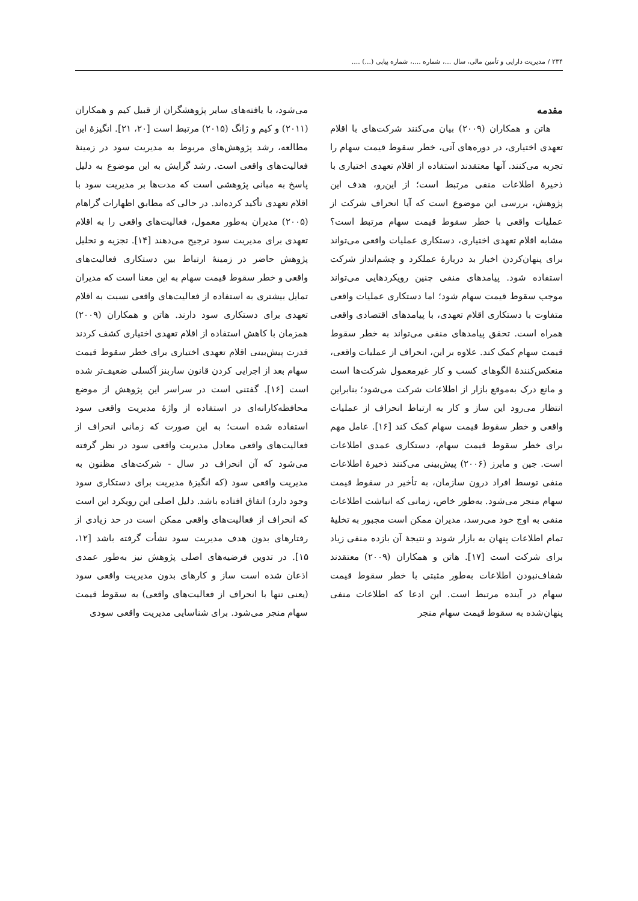۲۳۴ / مدیریت دارایی و تأمین مالی، سال ...، شماره ....، شماره پیاپی (...) ....
مقدمه
هاتن و همکاران (۲۰۰۹) بیان می‌کنند شرکت‌های با اقلام تعهدی اختیاری، در دوره‌های آتی، خطر سقوط قیمت سهام را تجربه می‌کنند. آنها معتقدند استفاده از اقلام تعهدی اختیاری با ذخیرهٔ اطلاعات منفی مرتبط است؛ از این‌رو، هدف این پژوهش، بررسی این موضوع است که آیا انحراف شرکت از عملیات واقعی با خطر سقوط قیمت سهام مرتبط است؟ مشابه اقلام تعهدی اختیاری، دستکاری عملیات واقعی می‌تواند برای پنهان‌کردن اخبار بد دربارهٔ عملکرد و چشم‌انداز شرکت استفاده شود. پیامدهای منفی چنین رویکردهایی می‌تواند موجب سقوط قیمت سهام شود؛ اما دستکاری عملیات واقعی متفاوت با دستکاری اقلام تعهدی، با پیامدهای اقتصادی واقعی همراه است. تحقق پیامدهای منفی می‌تواند به خطر سقوط قیمت سهام کمک کند. علاوه بر این، انحراف از عملیات واقعی، منعکس‌کنندهٔ الگوهای کسب و کار غیرمعمول شرکت‌ها است و مانع درک به‌موقع بازار از اطلاعات شرکت می‌شود؛ بنابراین انتظار می‌رود این ساز و کار به ارتباط انحراف از عملیات واقعی و خطر سقوط قیمت سهام کمک کند [۱۶]. عامل مهم برای خطر سقوط قیمت سهام، دستکاری عمدی اطلاعات است. جین و مایرز (۲۰۰۶) پیش‌بینی می‌کنند ذخیرهٔ اطلاعات منفی توسط افراد درون سازمان، به تأخیر در سقوط قیمت سهام منجر می‌شود. به‌طور خاص، زمانی که انباشت اطلاعات منفی به اوج خود می‌رسد، مدیران ممکن است مجبور به تخلیهٔ تمام اطلاعات پنهان به بازار شوند و نتیجهٔ آن بازده منفی زیاد برای شرکت است [۱۷]. هاتن و همکاران (۲۰۰۹) معتقدند شفاف‌نبودن اطلاعات به‌طور مثبتی با خطر سقوط قیمت سهام در آینده مرتبط است. این ادعا که اطلاعات منفی پنهان‌شده به سقوط قیمت سهام منجر
می‌شود، با یافته‌های سایر پژوهشگران از قبیل کیم و همکاران (۲۰۱۱) و کیم و ژانگ (۲۰۱۵) مرتبط است [۲۰، ۲۱]. انگیزهٔ این مطالعه، رشد پژوهش‌های مربوط به مدیریت سود در زمینهٔ فعالیت‌های واقعی است. رشد گرایش به این موضوع به دلیل پاسخ به مبانی پژوهشی است که مدت‌ها بر مدیریت سود با اقلام تعهدی تأکید کرده‌اند. در حالی که مطابق اظهارات گراهام (۲۰۰۵) مدیران به‌طور معمول، فعالیت‌های واقعی را به اقلام تعهدی برای مدیریت سود ترجیح می‌دهند [۱۴]. تجزیه و تحلیل پژوهش حاضر در زمینهٔ ارتباط بین دستکاری فعالیت‌های واقعی و خطر سقوط قیمت سهام به این معنا است که مدیران تمایل بیشتری به استفاده از فعالیت‌های واقعی نسبت به اقلام تعهدی برای دستکاری سود دارند. هاتن و همکاران (۲۰۰۹) همزمان با کاهش استفاده از اقلام تعهدی اختیاری کشف کردند قدرت پیش‌بینی اقلام تعهدی اختیاری برای خطر سقوط قیمت سهام بعد از اجرایی کردن قانون ساربنز آکسلی ضعیف‌تر شده است [۱۶]. گفتنی است در سراسر این پژوهش از موضع محافظه‌کارانه‌ای در استفاده از واژهٔ مدیریت واقعی سود استفاده شده است؛ به این صورت که زمانی انحراف از فعالیت‌های واقعی معادل مدیریت واقعی سود در نظر گرفته می‌شود که آن انحراف در سال - شرکت‌های مظنون به مدیریت واقعی سود (که انگیزهٔ مدیریت برای دستکاری سود وجود دارد) اتفاق افتاده باشد. دلیل اصلی این رویکرد این است که انحراف از فعالیت‌های واقعی ممکن است در حد زیادی از رفتارهای بدون هدف مدیریت سود نشأت گرفته باشد [۱۲، ۱۵]. در تدوین فرضیه‌های اصلی پژوهش نیز به‌طور عمدی اذعان شده است ساز و کارهای بدون مدیریت واقعی سود (یعنی تنها با انحراف از فعالیت‌های واقعی) به سقوط قیمت سهام منجر می‌شود. برای شناسایی مدیریت واقعی سودی